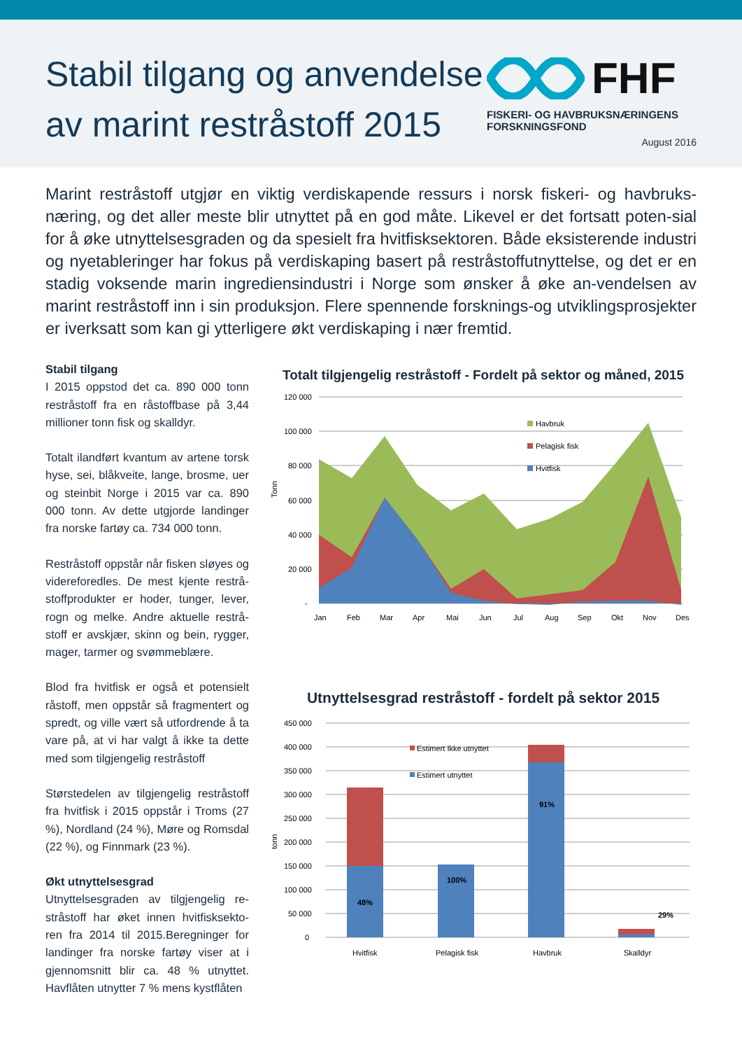Stabil tilgang og anvendelse av marint restråstoff 2015
FHF
FISKERI- OG HAVBRUKSNÆRINGENS FORSKNINGSFOND
August 2016
Marint restråstoff utgjør en viktig verdiskapende ressurs i norsk fiskeri- og havbruks-næring, og det aller meste blir utnyttet på en god måte. Likevel er det fortsatt poten-sial for å øke utnyttelsesgraden og da spesielt fra hvitfisksektoren. Både eksisterende industri og nyetableringer har fokus på verdiskaping basert på restråstoffutnyttelse, og det er en stadig voksende marin ingrediensindustri i Norge som ønsker å øke an-vendelsen av marint restråstoff inn i sin produksjon. Flere spennende forsknings-og utviklingsprosjekter er iverksatt som kan gi ytterligere økt verdiskaping i nær fremtid.
Stabil tilgang
I 2015 oppstod det ca. 890 000 tonn restråstoff fra en råstoffbase på 3,44 millioner tonn fisk og skalldyr.
Totalt ilandført kvantum av artene torsk hyse, sei, blåkveite, lange, brosme, uer og steinbit Norge i 2015 var ca. 890 000 tonn. Av dette utgjorde landinger fra norske fartøy ca. 734 000 tonn.
Restråstoff oppstår når fisken sløyes og videreforedles. De mest kjente restrå-stoffprodukter er hoder, tunger, lever, rogn og melke. Andre aktuelle restrå-stoff er avskjær, skinn og bein, rygger, mager, tarmer og svømmeblære.
Blod fra hvitfisk er også et potensielt råstoff, men oppstår så fragmentert og spredt, og ville vært så utfordrende å ta vare på, at vi har valgt å ikke ta dette med som tilgjengelig restråstoff
Størstedelen av tilgjengelig restråstoff fra hvitfisk i 2015 oppstår i Troms (27 %), Nordland (24 %), Møre og Romsdal (22 %), og Finnmark (23 %).
Økt utnyttelsesgrad
Utnyttelsesgraden av tilgjengelig re-stråstoff har øket innen hvitfisksekto-ren fra 2014 til 2015.Beregninger for landinger fra norske fartøy viser at i gjennomsnitt blir ca. 48 % utnyttet. Havflåten utnytter 7 % mens kystflåten
Totalt tilgjengelig restråstoff - Fordelt på sektor og måned, 2015
Tonn
120 000
100 000
80 000
60 000
40 000
20 000
-
Havbruk
Pelagisk fisk
Hvitfisk
Jan
Feb
Mar
Apr
Mai
Jun
Jul
Aug
Sep
Okt
Nov
Des
Utnyttelsesgrad restråstoff - fordelt på sektor 2015
tonn
450 000
400 000
350 000
300 000
250 000
200 000
150 000
100 000
50 000
0
48%
100%
91%
29%
Estimert Ikke utnyttet
Estimert utnyttet
Hvitfisk
Pelagisk fisk
Havbruk
Skalldyr